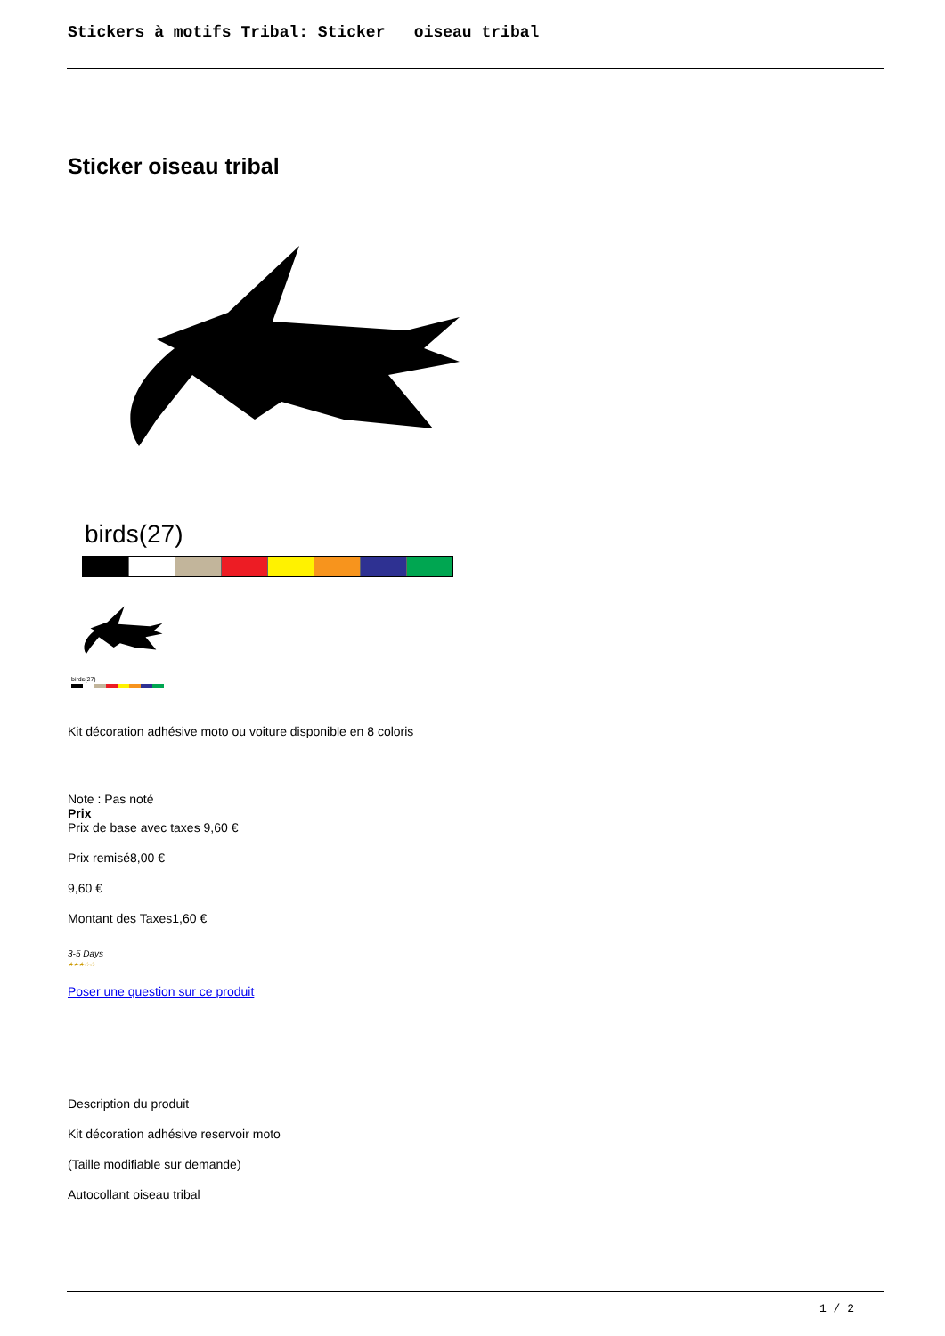Stickers à motifs Tribal: Sticker oiseau tribal
Sticker oiseau tribal
birds(27)
birds(27)
Kit décoration adhésive moto ou voiture disponible en 8 coloris
Note : Pas noté
Prix
Prix de base avec taxes 9,60 €
Prix remisé8,00 €
9,60 €
Montant des Taxes1,60 €
3-5 Days
★★★☆☆
Poser une question sur ce produit
Description du produit
Kit décoration adhésive reservoir moto
(Taille modifiable sur demande)
Autocollant oiseau tribal
1 / 2